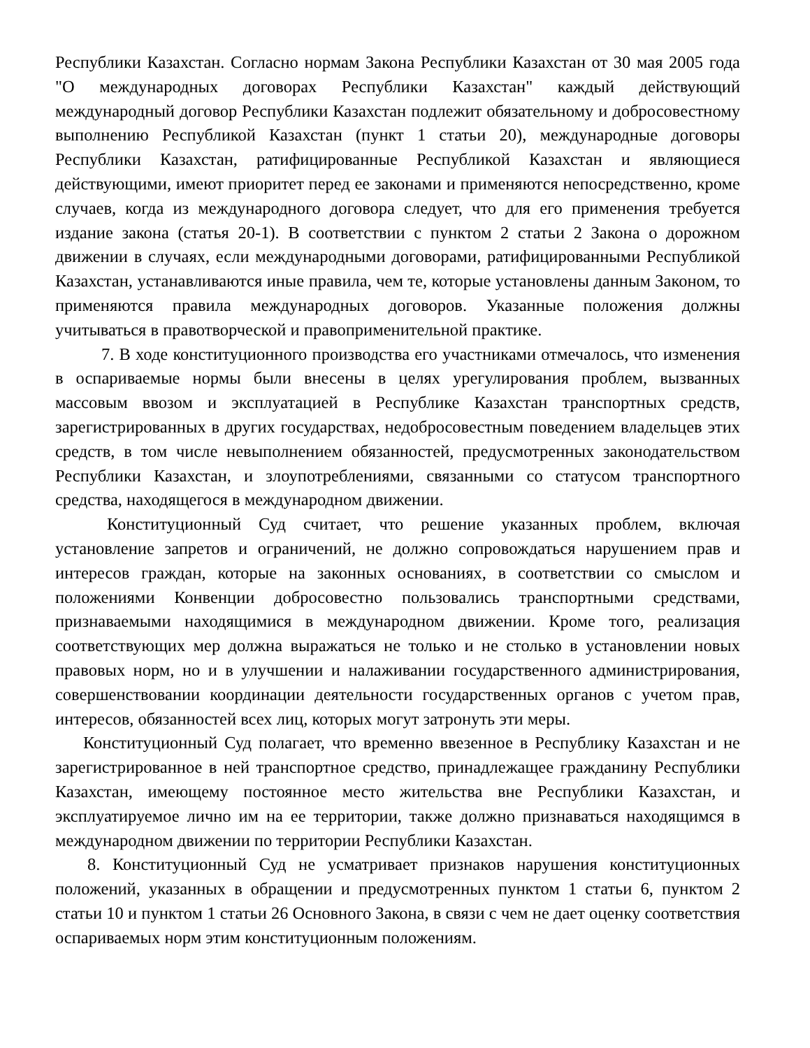Республики Казахстан. Согласно нормам Закона Республики Казахстан от 30 мая 2005 года "О международных договорах Республики Казахстан" каждый действующий международный договор Республики Казахстан подлежит обязательному и добросовестному выполнению Республикой Казахстан (пункт 1 статьи 20), международные договоры Республики Казахстан, ратифицированные Республикой Казахстан и являющиеся действующими, имеют приоритет перед ее законами и применяются непосредственно, кроме случаев, когда из международного договора следует, что для его применения требуется издание закона (статья 20-1). В соответствии с пунктом 2 статьи 2 Закона о дорожном движении в случаях, если международными договорами, ратифицированными Республикой Казахстан, устанавливаются иные правила, чем те, которые установлены данным Законом, то применяются правила международных договоров. Указанные положения должны учитываться в правотворческой и правоприменительной практике.
7. В ходе конституционного производства его участниками отмечалось, что изменения в оспариваемые нормы были внесены в целях урегулирования проблем, вызванных массовым ввозом и эксплуатацией в Республике Казахстан транспортных средств, зарегистрированных в других государствах, недобросовестным поведением владельцев этих средств, в том числе невыполнением обязанностей, предусмотренных законодательством Республики Казахстан, и злоупотреблениями, связанными со статусом транспортного средства, находящегося в международном движении.
Конституционный Суд считает, что решение указанных проблем, включая установление запретов и ограничений, не должно сопровождаться нарушением прав и интересов граждан, которые на законных основаниях, в соответствии со смыслом и положениями Конвенции добросовестно пользовались транспортными средствами, признаваемыми находящимися в международном движении. Кроме того, реализация соответствующих мер должна выражаться не только и не столько в установлении новых правовых норм, но и в улучшении и налаживании государственного администрирования, совершенствовании координации деятельности государственных органов с учетом прав, интересов, обязанностей всех лиц, которых могут затронуть эти меры.
Конституционный Суд полагает, что временно ввезенное в Республику Казахстан и не зарегистрированное в ней транспортное средство, принадлежащее гражданину Республики Казахстан, имеющему постоянное место жительства вне Республики Казахстан, и эксплуатируемое лично им на ее территории, также должно признаваться находящимся в международном движении по территории Республики Казахстан.
8. Конституционный Суд не усматривает признаков нарушения конституционных положений, указанных в обращении и предусмотренных пунктом 1 статьи 6, пунктом 2 статьи 10 и пунктом 1 статьи 26 Основного Закона, в связи с чем не дает оценку соответствия оспариваемых норм этим конституционным положениям.